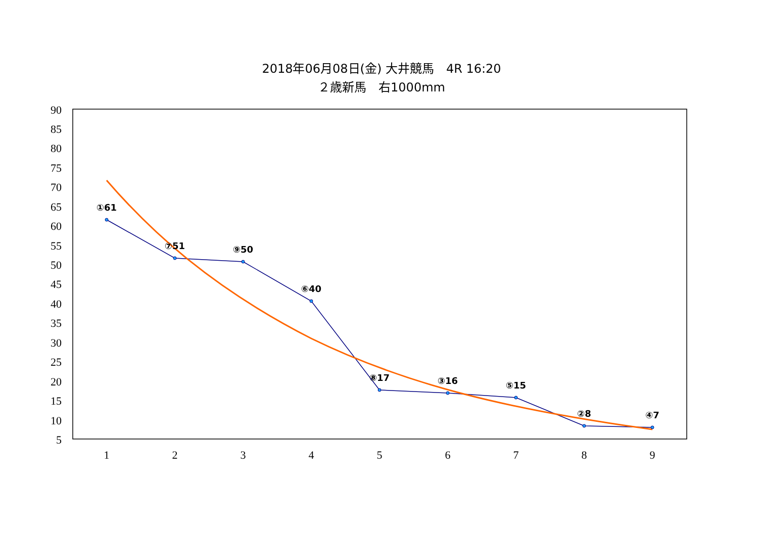2018年06月08日(金) 大井競馬　4R 16:20
２歳新馬　右1000mm
90
85
80
75
70
65
60
55
50
45
40
35
30
25
20
15
10
5
1
2
3
4
5
6
7
8
9
①61
⑦51
⑨50
⑥40
⑧17
③16
⑤15
②8
④7